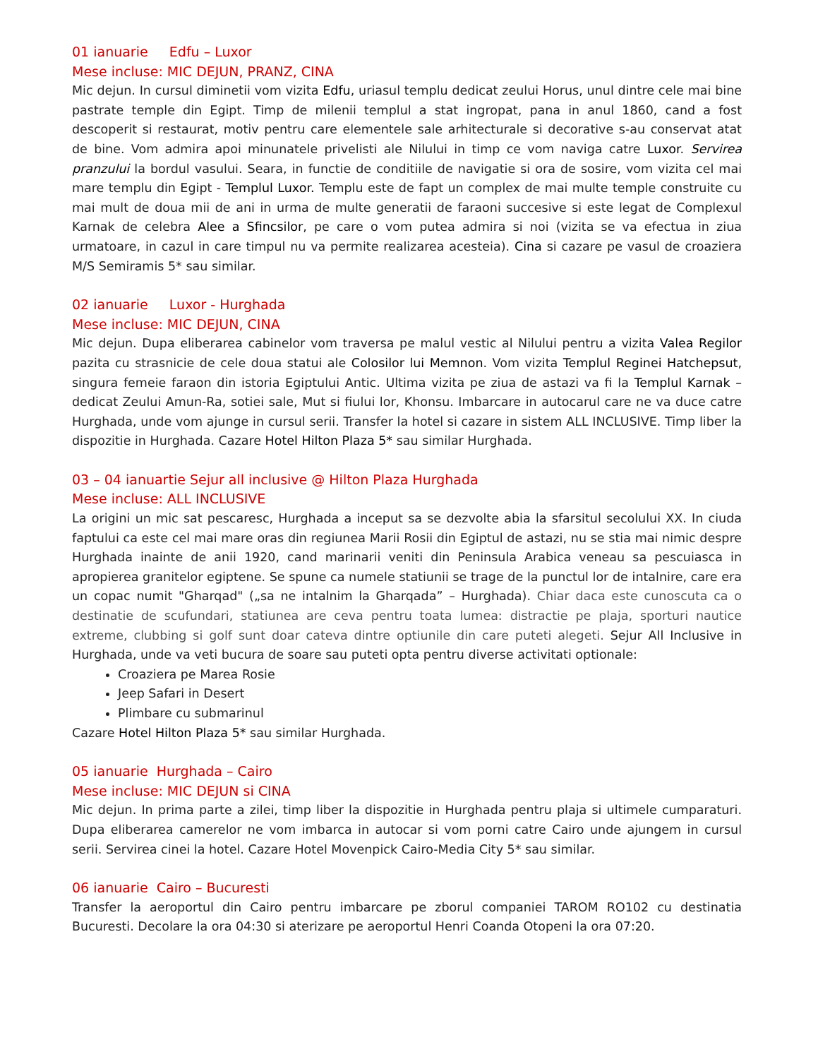01 ianuarie Edfu – Luxor
Mese incluse: MIC DEJUN, PRANZ, CINA
Mic dejun. In cursul diminetii vom vizita Edfu, uriasul templu dedicat zeului Horus, unul dintre cele mai bine pastrate temple din Egipt. Timp de milenii templul a stat ingropat, pana in anul 1860, cand a fost descoperit si restaurat, motiv pentru care elementele sale arhitecturale si decorative s-au conservat atat de bine. Vom admira apoi minunatele privelisti ale Nilului in timp ce vom naviga catre Luxor. Servirea pranzului la bordul vasului. Seara, in functie de conditiile de navigatie si ora de sosire, vom vizita cel mai mare templu din Egipt - Templul Luxor. Templu este de fapt un complex de mai multe temple construite cu mai mult de doua mii de ani in urma de multe generatii de faraoni succesive si este legat de Complexul Karnak de celebra Alee a Sfincsilor, pe care o vom putea admira si noi (vizita se va efectua in ziua urmatoare, in cazul in care timpul nu va permite realizarea acesteia). Cina si cazare pe vasul de croaziera M/S Semiramis 5* sau similar.
02 ianuarie Luxor - Hurghada
Mese incluse: MIC DEJUN, CINA
Mic dejun. Dupa eliberarea cabinelor vom traversa pe malul vestic al Nilului pentru a vizita Valea Regilor pazita cu strasnicie de cele doua statui ale Colosilor lui Memnon. Vom vizita Templul Reginei Hatchepsut, singura femeie faraon din istoria Egiptului Antic. Ultima vizita pe ziua de astazi va fi la Templul Karnak – dedicat Zeului Amun-Ra, sotiei sale, Mut si fiului lor, Khonsu. Imbarcare in autocarul care ne va duce catre Hurghada, unde vom ajunge in cursul serii. Transfer la hotel si cazare in sistem ALL INCLUSIVE. Timp liber la dispozitie in Hurghada. Cazare Hotel Hilton Plaza 5* sau similar Hurghada.
03 – 04 ianuartie Sejur all inclusive @ Hilton Plaza Hurghada
Mese incluse: ALL INCLUSIVE
La origini un mic sat pescaresc, Hurghada a inceput sa se dezvolte abia la sfarsitul secolului XX. In ciuda faptului ca este cel mai mare oras din regiunea Marii Rosii din Egiptul de astazi, nu se stia mai nimic despre Hurghada inainte de anii 1920, cand marinarii veniti din Peninsula Arabica veneau sa pescuiasca in apropierea granitelor egiptene. Se spune ca numele statiunii se trage de la punctul lor de intalnire, care era un copac numit "Gharqad" („sa ne intalnim la Gharqada” – Hurghada). Chiar daca este cunoscuta ca o destinatie de scufundari, statiunea are ceva pentru toata lumea: distractie pe plaja, sporturi nautice extreme, clubbing si golf sunt doar cateva dintre optiunile din care puteti alegeti. Sejur All Inclusive in Hurghada, unde va veti bucura de soare sau puteti opta pentru diverse activitati optionale:
Croaziera pe Marea Rosie
Jeep Safari in Desert
Plimbare cu submarinul
Cazare Hotel Hilton Plaza 5* sau similar Hurghada.
05 ianuarie Hurghada – Cairo
Mese incluse: MIC DEJUN si CINA
Mic dejun. In prima parte a zilei, timp liber la dispozitie in Hurghada pentru plaja si ultimele cumparaturi. Dupa eliberarea camerelor ne vom imbarca in autocar si vom porni catre Cairo unde ajungem in cursul serii. Servirea cinei la hotel. Cazare Hotel Movenpick Cairo-Media City 5* sau similar.
06 ianuarie Cairo – Bucuresti
Transfer la aeroportul din Cairo pentru imbarcare pe zborul companiei TAROM RO102 cu destinatia Bucuresti. Decolare la ora 04:30 si aterizare pe aeroportul Henri Coanda Otopeni la ora 07:20.